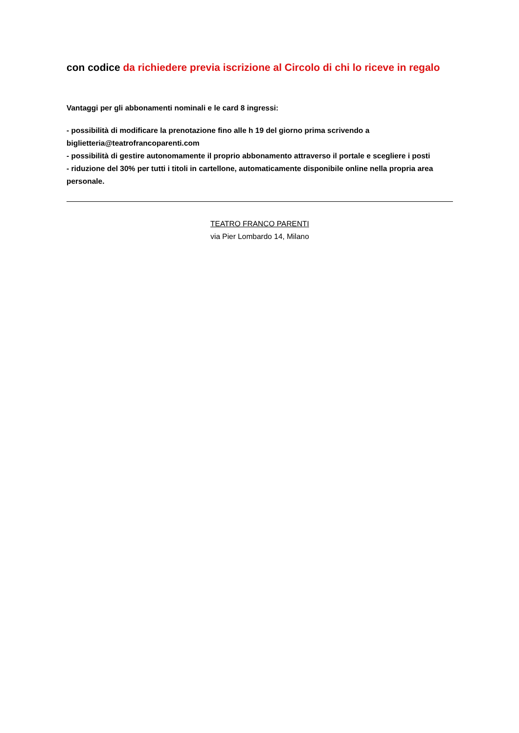con codice da richiedere previa iscrizione al Circolo di chi lo riceve in regalo
Vantaggi per gli abbonamenti nominali e le card 8 ingressi:
- possibilità di modificare la prenotazione fino alle h 19 del giorno prima scrivendo a biglietteria@teatrofrancoparenti.com
- possibilità di gestire autonomamente il proprio abbonamento attraverso il portale e scegliere i posti
- riduzione del 30% per tutti i titoli in cartellone, automaticamente disponibile online nella propria area personale.
TEATRO FRANCO PARENTI
via Pier Lombardo 14, Milano